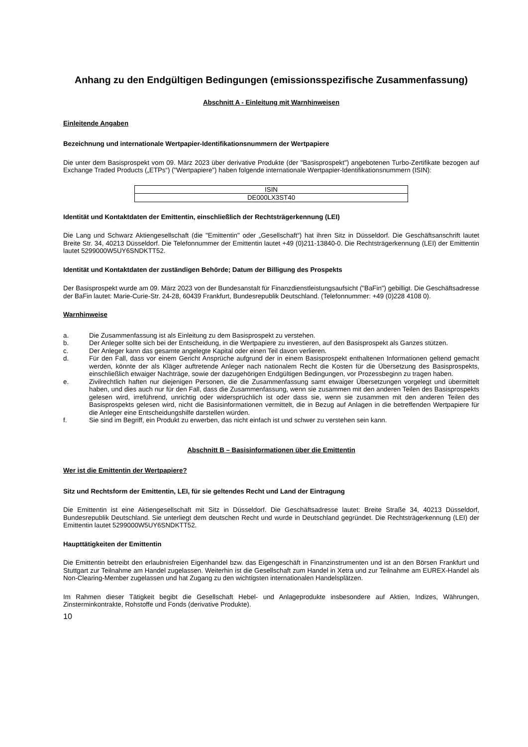Anhang zu den Endgültigen Bedingungen (emissionsspezifische Zusammenfassung)
Abschnitt A - Einleitung mit Warnhinweisen
Einleitende Angaben
Bezeichnung und internationale Wertpapier-Identifikationsnummern der Wertpapiere
Die unter dem Basisprospekt vom 09. März 2023 über derivative Produkte (der "Basisprospekt") angebotenen Turbo-Zertifikate bezogen auf Exchange Traded Products („ETPs“) ("Wertpapiere") haben folgende internationale Wertpapier-Identifikationsnummern (ISIN):
| ISIN |
| --- |
| DE000LX3ST40 |
Identität und Kontaktdaten der Emittentin, einschließlich der Rechtsträgerkennung (LEI)
Die Lang und Schwarz Aktiengesellschaft (die "Emittentin" oder „Gesellschaft“) hat ihren Sitz in Düsseldorf. Die Geschäftsanschrift lautet Breite Str. 34, 40213 Düsseldorf. Die Telefonnummer der Emittentin lautet +49 (0)211-13840-0. Die Rechtsträgerkennung (LEI) der Emittentin lautet 5299000W5UY6SNDKTT52.
Identität und Kontaktdaten der zuständigen Behörde; Datum der Billigung des Prospekts
Der Basisprospekt wurde am 09. März 2023 von der Bundesanstalt für Finanzdienstleistungsaufsicht ("BaFin") gebilligt. Die Geschäftsadresse der BaFin lautet: Marie-Curie-Str. 24-28, 60439 Frankfurt, Bundesrepublik Deutschland. (Telefonnummer: +49 (0)228 4108 0).
Warnhinweise
a. Die Zusammenfassung ist als Einleitung zu dem Basisprospekt zu verstehen.
b. Der Anleger sollte sich bei der Entscheidung, in die Wertpapiere zu investieren, auf den Basisprospekt als Ganzes stützen.
c. Der Anleger kann das gesamte angelegte Kapital oder einen Teil davon verlieren.
d. Für den Fall, dass vor einem Gericht Ansprüche aufgrund der in einem Basisprospekt enthaltenen Informationen geltend gemacht werden, könnte der als Kläger auftretende Anleger nach nationalem Recht die Kosten für die Übersetzung des Basisprospekts, einschließlich etwaiger Nachträge, sowie der dazugehörigen Endgültigen Bedingungen, vor Prozessbeginn zu tragen haben.
e. Zivilrechtlich haften nur diejenigen Personen, die die Zusammenfassung samt etwaiger Übersetzungen vorgelegt und übermittelt haben, und dies auch nur für den Fall, dass die Zusammenfassung, wenn sie zusammen mit den anderen Teilen des Basisprospekts gelesen wird, irreführend, unrichtig oder widersprüchlich ist oder dass sie, wenn sie zusammen mit den anderen Teilen des Basisprospekts gelesen wird, nicht die Basisinformationen vermittelt, die in Bezug auf Anlagen in die betreffenden Wertpapiere für die Anleger eine Entscheidungshilfe darstellen würden.
f. Sie sind im Begriff, ein Produkt zu erwerben, das nicht einfach ist und schwer zu verstehen sein kann.
Abschnitt B – Basisinformationen über die Emittentin
Wer ist die Emittentin der Wertpapiere?
Sitz und Rechtsform der Emittentin, LEI, für sie geltendes Recht und Land der Eintragung
Die Emittentin ist eine Aktiengesellschaft mit Sitz in Düsseldorf. Die Geschäftsadresse lautet: Breite Straße 34, 40213 Düsseldorf, Bundesrepublik Deutschland. Sie unterliegt dem deutschen Recht und wurde in Deutschland gegründet. Die Rechtsträgerkennung (LEI) der Emittentin lautet 5299000W5UY6SNDKTT52.
Haupttätigkeiten der Emittentin
Die Emittentin betreibt den erlaubnisfreien Eigenhandel bzw. das Eigengeschäft in Finanzinstrumenten und ist an den Börsen Frankfurt und Stuttgart zur Teilnahme am Handel zugelassen. Weiterhin ist die Gesellschaft zum Handel in Xetra und zur Teilnahme am EUREX-Handel als Non-Clearing-Member zugelassen und hat Zugang zu den wichtigsten internationalen Handelsplätzen.
Im Rahmen dieser Tätigkeit begibt die Gesellschaft Hebel- und Anlageprodukte insbesondere auf Aktien, Indizes, Währungen, Zinsterminkontrakte, Rohstoffe und Fonds (derivative Produkte).
10